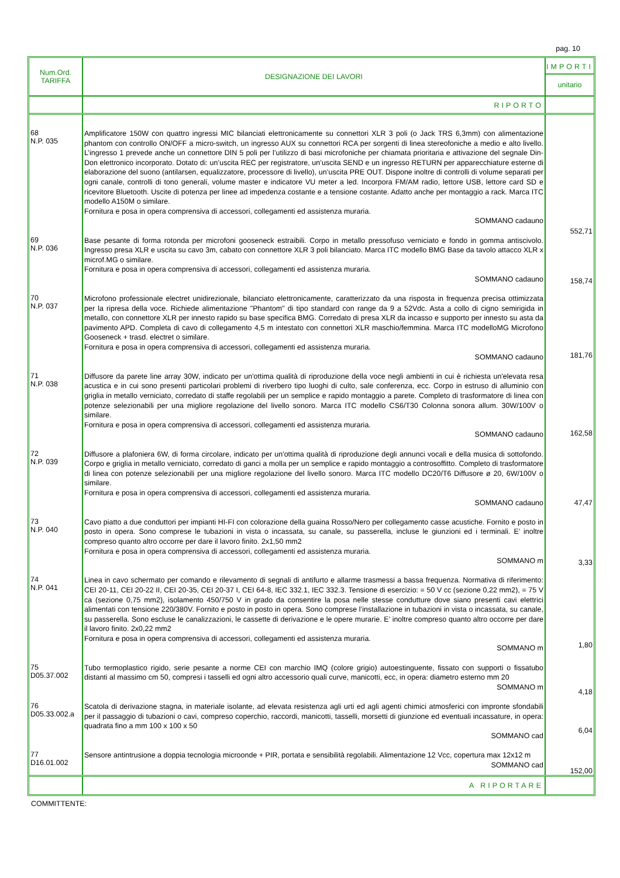pag. 10
| Num.Ord. TARIFFA | DESIGNAZIONE DEI LAVORI | IMPORTI unitario |
| --- | --- | --- |
| | RIPORTO | |
| 68 N.P. 035 | Amplificatore 150W con quattro ingressi MIC bilanciati elettronicamente su connettori XLR 3 poli (o Jack TRS 6,3mm) con alimentazione phantom con controllo ON/OFF a micro-switch, un ingresso AUX su connettori RCA per sorgenti di linea stereofoniche a medio e alto livello. L’ingresso 1 prevede anche un connettore DIN 5 poli per l’utilizzo di basi microfoniche per chiamata prioritaria e attivazione del segnale Din-Don elettronico incorporato. Dotato di: un’uscita REC per registratore, un’uscita SEND e un ingresso RETURN per apparecchiature esterne di elaborazione del suono (antilarsen, equalizzatore, processore di livello), un’uscita PRE OUT. Dispone inoltre di controlli di volume separati per ogni canale, controlli di tono generali, volume master e indicatore VU meter a led. Incorpora FM/AM radio, lettore USB, lettore card SD e ricevitore Bluetooth. Uscite di potenza per linee ad impedenza costante e a tensione costante. Adatto anche per montaggio a rack. Marca ITC modello A150M o similare. Fornitura e posa in opera comprensiva di accessori, collegamenti ed assistenza muraria. SOMMANO cadauno | 552,71 |
| 69 N.P. 036 | Base pesante di forma rotonda per microfoni gooseneck estraibili. Corpo in metallo pressofuso verniciato e fondo in gomma antiscivolo. Ingresso presa XLR e uscita su cavo 3m, cabato con connettore XLR 3 poli bilanciato. Marca ITC modello BMG Base da tavolo attacco XLR x microf.MG o similare. Fornitura e posa in opera comprensiva di accessori, collegamenti ed assistenza muraria. SOMMANO cadauno | 158,74 |
| 70 N.P. 037 | Microfono professionale electret unidirezionale, bilanciato elettronicamente, caratterizzato da una risposta in frequenza precisa ottimizzata per la ripresa della voce. Richiede alimentazione "Phantom" di tipo standard con range da 9 a 52Vdc. Asta a collo di cigno semirigida in metallo, con connettore XLR per innesto rapido su base specifica BMG. Corredato di presa XLR da incasso e supporto per innesto su asta da pavimento APD. Completa di cavo di collegamento 4,5 m intestato con connettori XLR maschio/femmina. Marca ITC modelloMG Microfono Gooseneck + trasd. electret o similare. Fornitura e posa in opera comprensiva di accessori, collegamenti ed assistenza muraria. SOMMANO cadauno | 181,76 |
| 71 N.P. 038 | Diffusore da parete line array 30W, indicato per un'ottima qualità di riproduzione della voce negli ambienti in cui è richiesta un'elevata resa acustica e in cui sono presenti particolari problemi di riverbero tipo luoghi di culto, sale conferenza, ecc. Corpo in estruso di alluminio con griglia in metallo verniciato, corredato di staffe regolabili per un semplice e rapido montaggio a parete. Completo di trasformatore di linea con potenze selezionabili per una migliore regolazione del livello sonoro. Marca ITC modello CS6/T30 Colonna sonora allum. 30W/100V o similare. Fornitura e posa in opera comprensiva di accessori, collegamenti ed assistenza muraria. SOMMANO cadauno | 162,58 |
| 72 N.P. 039 | Diffusore a plafoniera 6W, di forma circolare, indicato per un'ottima qualità di riproduzione degli annunci vocali e della musica di sottofondo. Corpo e griglia in metallo verniciato, corredato di ganci a molla per un semplice e rapido montaggio a controsoffitto. Completo di trasformatore di linea con potenze selezionabili per una migliore regolazione del livello sonoro. Marca ITC modello DC20/T6 Diffusore ø 20, 6W/100V o similare. Fornitura e posa in opera comprensiva di accessori, collegamenti ed assistenza muraria. SOMMANO cadauno | 47,47 |
| 73 N.P. 040 | Cavo piatto a due conduttori per impianti HI-FI con colorazione della guaina Rosso/Nero per collegamento casse acustiche. Fornito e posto in posto in opera. Sono comprese le tubazioni in vista o incassata, su canale, su passerella, incluse le giunzioni ed i terminali. E’ inoltre compreso quanto altro occorre per dare il lavoro finito. 2x1,50 mm2 Fornitura e posa in opera comprensiva di accessori, collegamenti ed assistenza muraria. SOMMANO m | 3,33 |
| 74 N.P. 041 | Linea in cavo schermato per comando e rilevamento di segnali di antifurto e allarme trasmessi a bassa frequenza. Normativa di riferimento: CEI 20-11, CEI 20-22 II, CEI 20-35, CEI 20-37 I, CEI 64-8, IEC 332.1, IEC 332.3. Tensione di esercizio: = 50 V cc (sezione 0,22 mm2), = 75 V ca (sezione 0,75 mm2), isolamento 450/750 V in grado da consentire la posa nelle stesse condutture dove siano presenti cavi elettrici alimentati con tensione 220/380V. Fornito e posto in posto in opera. Sono comprese l’installazione in tubazioni in vista o incassata, su canale, su passerella. Sono escluse le canalizzazioni, le cassette di derivazione e le opere murarie. E’ inoltre compreso quanto altro occorre per dare il lavoro finito. 2x0,22 mm2 Fornitura e posa in opera comprensiva di accessori, collegamenti ed assistenza muraria. SOMMANO m | 1,80 |
| 75 D05.37.002 | Tubo termoplastico rigido, serie pesante a norme CEI con marchio IMQ (colore grigio) autoestinguente, fissato con supporti o fissatubo distanti al massimo cm 50, compresi i tasselli ed ogni altro accessorio quali curve, manicotti, ecc, in opera: diametro esterno mm 20 SOMMANO m | 4,18 |
| 76 D05.33.002.a | Scatola di derivazione stagna, in materiale isolante, ad elevata resistenza agli urti ed agli agenti chimici atmosferici con impronte sfondabili per il passaggio di tubazioni o cavi, compreso coperchio, raccordi, manicotti, tasselli, morsetti di giunzione ed eventuali incassature, in opera: quadrata fino a mm 100 x 100 x 50 SOMMANO cad | 6,04 |
| 77 D16.01.002 | Sensore antintrusione a doppia tecnologia microonde + PIR, portata e sensibilità regolabili. Alimentazione 12 Vcc, copertura max 12x12 m SOMMANO cad | 152,00 |
| | A RIPORTARE | |
COMMITTENTE: